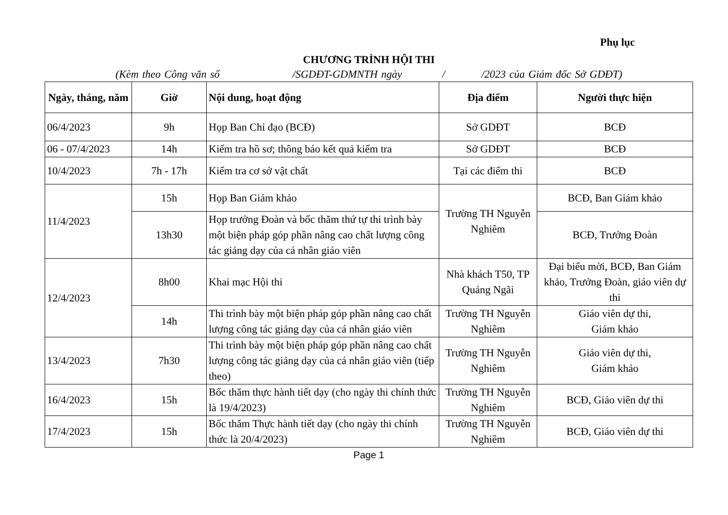Phụ lục
CHƯƠNG TRÌNH HỘI THI
(Kèm theo Công văn số /SGDĐT-GDMNTH ngày / /2023 của Giám đốc Sở GDĐT)
| Ngày, tháng, năm | Giờ | Nội dung, hoạt động | Địa điểm | Người thực hiện |
| --- | --- | --- | --- | --- |
| 06/4/2023 | 9h | Họp Ban Chỉ đạo (BCĐ) | Sở GDĐT | BCĐ |
| 06 - 07/4/2023 | 14h | Kiểm tra hồ sơ; thông báo kết quả kiểm tra | Sở GDĐT | BCĐ |
| 10/4/2023 | 7h - 17h | Kiểm tra cơ sở vật chất | Tại các điểm thi | BCĐ |
| 11/4/2023 | 15h | Họp Ban Giám khảo | Trường TH Nguyễn Nghiêm | BCĐ, Ban Giám khảo |
| | 13h30 | Họp trưởng Đoàn và bốc thăm thứ tự thi trình bày một biện pháp góp phần nâng cao chất lượng công tác giảng dạy của cá nhân giáo viên | | BCĐ, Trưởng Đoàn |
| 12/4/2023 | 8h00 | Khai mạc Hội thi | Nhà khách T50, TP Quảng Ngãi | Đại biểu mời, BCĐ, Ban Giám khảo, Trưởng Đoàn, giáo viên dự thi |
| | 14h | Thi trình bày một biện pháp góp phần nâng cao chất lượng công tác giảng dạy của cá nhân giáo viên | Trường TH Nguyễn Nghiêm | Giáo viên dự thi, Giám khảo |
| 13/4/2023 | 7h30 | Thi trình bày một biện pháp góp phần nâng cao chất lượng công tác giảng dạy của cá nhân giáo viên (tiếp theo) | Trường TH Nguyễn Nghiêm | Giáo viên dự thi, Giám khảo |
| 16/4/2023 | 15h | Bốc thăm thực hành tiết dạy (cho ngày thi chính thức là 19/4/2023) | Trường TH Nguyễn Nghiêm | BCĐ, Giáo viên dự thi |
| 17/4/2023 | 15h | Bốc thăm Thực hành tiết dạy (cho ngày thi chính thức là 20/4/2023) | Trường TH Nguyễn Nghiêm | BCĐ, Giáo viên dự thi |
Page 1